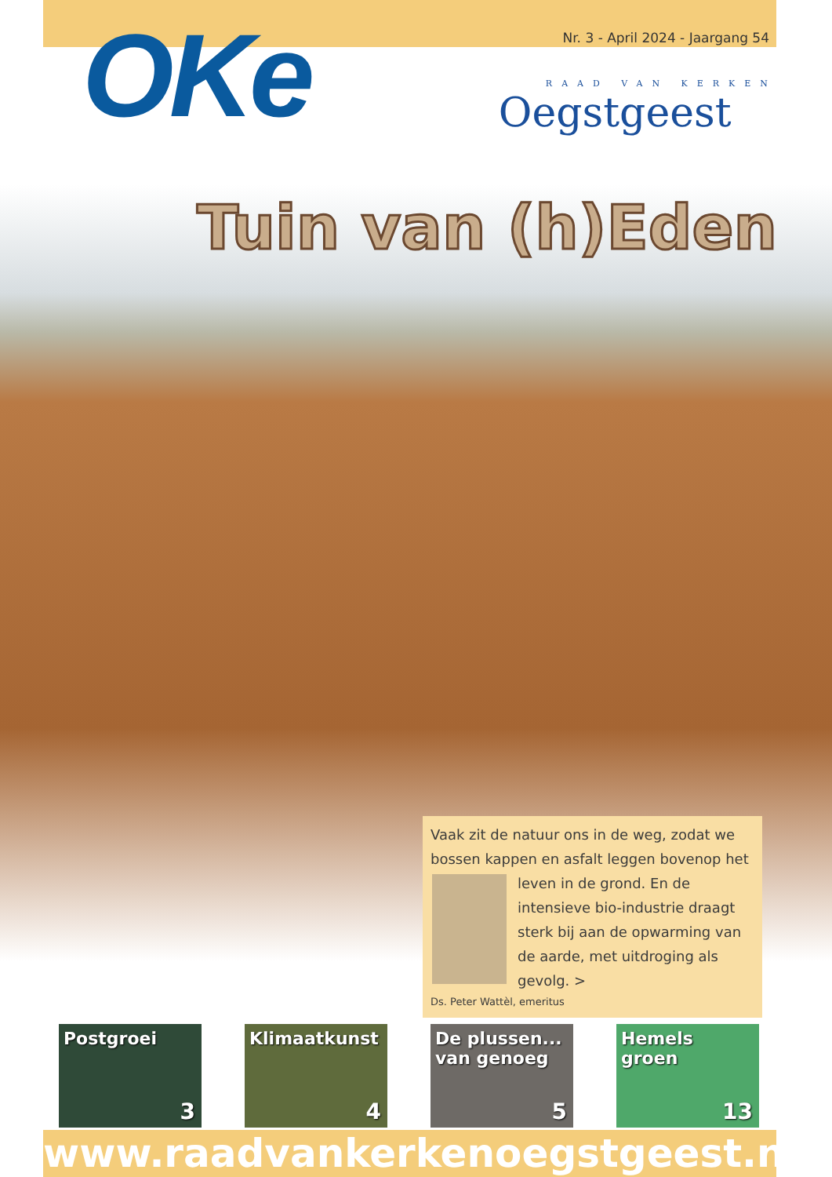OKe
Nr. 3 - April 2024 - Jaargang 54
RAAD VAN KERKEN
Oegstgeest
Tuin van (h)Eden
Vaak zit de natuur ons in de weg, zodat we bossen kappen en asfalt leggen bovenop het
leven in de grond. En de intensieve bio-industrie draagt sterk bij aan de opwarming van de aarde, met uitdroging als gevolg. >
Ds. Peter Wattèl, emeritus
Postgroei
3
Klimaatkunst
4
De plussen... van genoeg
5
Hemels groen
13
www.raadvankerkenoegstgeest.nl